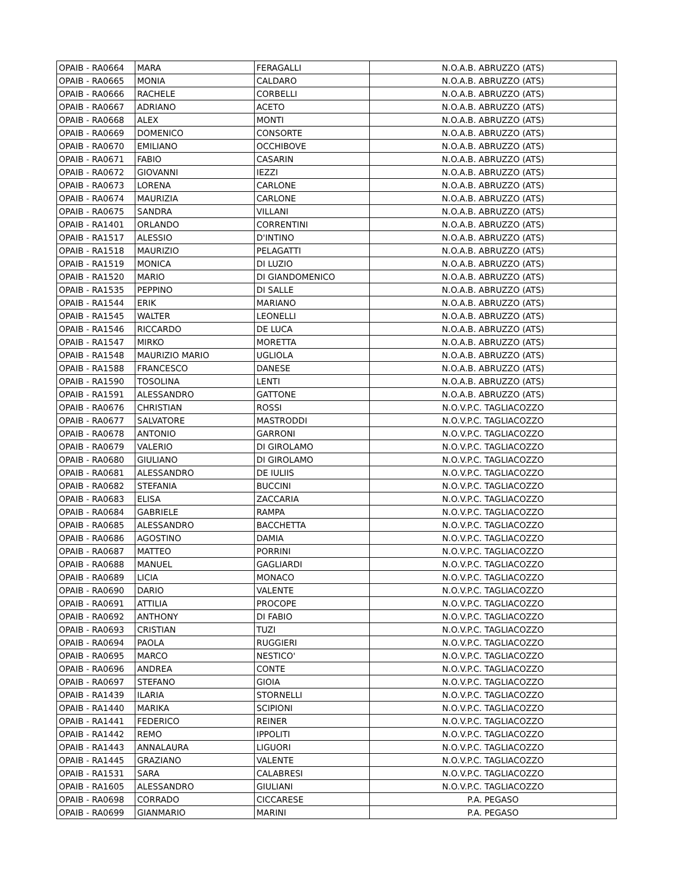| OPAIB - RA0664 | MARA | FERAGALLI | N.O.A.B. ABRUZZO (ATS) |
| OPAIB - RA0665 | MONIA | CALDARO | N.O.A.B. ABRUZZO (ATS) |
| OPAIB - RA0666 | RACHELE | CORBELLI | N.O.A.B. ABRUZZO (ATS) |
| OPAIB - RA0667 | ADRIANO | ACETO | N.O.A.B. ABRUZZO (ATS) |
| OPAIB - RA0668 | ALEX | MONTI | N.O.A.B. ABRUZZO (ATS) |
| OPAIB - RA0669 | DOMENICO | CONSORTE | N.O.A.B. ABRUZZO (ATS) |
| OPAIB - RA0670 | EMILIANO | OCCHIBOVE | N.O.A.B. ABRUZZO (ATS) |
| OPAIB - RA0671 | FABIO | CASARIN | N.O.A.B. ABRUZZO (ATS) |
| OPAIB - RA0672 | GIOVANNI | IEZZI | N.O.A.B. ABRUZZO (ATS) |
| OPAIB - RA0673 | LORENA | CARLONE | N.O.A.B. ABRUZZO (ATS) |
| OPAIB - RA0674 | MAURIZIA | CARLONE | N.O.A.B. ABRUZZO (ATS) |
| OPAIB - RA0675 | SANDRA | VILLANI | N.O.A.B. ABRUZZO (ATS) |
| OPAIB - RA1401 | ORLANDO | CORRENTINI | N.O.A.B. ABRUZZO (ATS) |
| OPAIB - RA1517 | ALESSIO | D'INTINO | N.O.A.B. ABRUZZO (ATS) |
| OPAIB - RA1518 | MAURIZIO | PELAGATTI | N.O.A.B. ABRUZZO (ATS) |
| OPAIB - RA1519 | MONICA | DI LUZIO | N.O.A.B. ABRUZZO (ATS) |
| OPAIB - RA1520 | MARIO | DI GIANDOMENICO | N.O.A.B. ABRUZZO (ATS) |
| OPAIB - RA1535 | PEPPINO | DI SALLE | N.O.A.B. ABRUZZO (ATS) |
| OPAIB - RA1544 | ERIK | MARIANO | N.O.A.B. ABRUZZO (ATS) |
| OPAIB - RA1545 | WALTER | LEONELLI | N.O.A.B. ABRUZZO (ATS) |
| OPAIB - RA1546 | RICCARDO | DE LUCA | N.O.A.B. ABRUZZO (ATS) |
| OPAIB - RA1547 | MIRKO | MORETTA | N.O.A.B. ABRUZZO (ATS) |
| OPAIB - RA1548 | MAURIZIO MARIO | UGLIOLA | N.O.A.B. ABRUZZO (ATS) |
| OPAIB - RA1588 | FRANCESCO | DANESE | N.O.A.B. ABRUZZO (ATS) |
| OPAIB - RA1590 | TOSOLINA | LENTI | N.O.A.B. ABRUZZO (ATS) |
| OPAIB - RA1591 | ALESSANDRO | GATTONE | N.O.A.B. ABRUZZO (ATS) |
| OPAIB - RA0676 | CHRISTIAN | ROSSI | N.O.V.P.C. TAGLIACOZZO |
| OPAIB - RA0677 | SALVATORE | MASTRODDI | N.O.V.P.C. TAGLIACOZZO |
| OPAIB - RA0678 | ANTONIO | GARRONI | N.O.V.P.C. TAGLIACOZZO |
| OPAIB - RA0679 | VALERIO | DI GIROLAMO | N.O.V.P.C. TAGLIACOZZO |
| OPAIB - RA0680 | GIULIANO | DI GIROLAMO | N.O.V.P.C. TAGLIACOZZO |
| OPAIB - RA0681 | ALESSANDRO | DE IULIIS | N.O.V.P.C. TAGLIACOZZO |
| OPAIB - RA0682 | STEFANIA | BUCCINI | N.O.V.P.C. TAGLIACOZZO |
| OPAIB - RA0683 | ELISA | ZACCARIA | N.O.V.P.C. TAGLIACOZZO |
| OPAIB - RA0684 | GABRIELE | RAMPA | N.O.V.P.C. TAGLIACOZZO |
| OPAIB - RA0685 | ALESSANDRO | BACCHETTA | N.O.V.P.C. TAGLIACOZZO |
| OPAIB - RA0686 | AGOSTINO | DAMIA | N.O.V.P.C. TAGLIACOZZO |
| OPAIB - RA0687 | MATTEO | PORRINI | N.O.V.P.C. TAGLIACOZZO |
| OPAIB - RA0688 | MANUEL | GAGLIARDI | N.O.V.P.C. TAGLIACOZZO |
| OPAIB - RA0689 | LICIA | MONACO | N.O.V.P.C. TAGLIACOZZO |
| OPAIB - RA0690 | DARIO | VALENTE | N.O.V.P.C. TAGLIACOZZO |
| OPAIB - RA0691 | ATTILIA | PROCOPE | N.O.V.P.C. TAGLIACOZZO |
| OPAIB - RA0692 | ANTHONY | DI FABIO | N.O.V.P.C. TAGLIACOZZO |
| OPAIB - RA0693 | CRISTIAN | TUZI | N.O.V.P.C. TAGLIACOZZO |
| OPAIB - RA0694 | PAOLA | RUGGIERI | N.O.V.P.C. TAGLIACOZZO |
| OPAIB - RA0695 | MARCO | NESTICO' | N.O.V.P.C. TAGLIACOZZO |
| OPAIB - RA0696 | ANDREA | CONTE | N.O.V.P.C. TAGLIACOZZO |
| OPAIB - RA0697 | STEFANO | GIOIA | N.O.V.P.C. TAGLIACOZZO |
| OPAIB - RA1439 | ILARIA | STORNELLI | N.O.V.P.C. TAGLIACOZZO |
| OPAIB - RA1440 | MARIKA | SCIPIONI | N.O.V.P.C. TAGLIACOZZO |
| OPAIB - RA1441 | FEDERICO | REINER | N.O.V.P.C. TAGLIACOZZO |
| OPAIB - RA1442 | REMO | IPPOLITI | N.O.V.P.C. TAGLIACOZZO |
| OPAIB - RA1443 | ANNALAURA | LIGUORI | N.O.V.P.C. TAGLIACOZZO |
| OPAIB - RA1445 | GRAZIANO | VALENTE | N.O.V.P.C. TAGLIACOZZO |
| OPAIB - RA1531 | SARA | CALABRESI | N.O.V.P.C. TAGLIACOZZO |
| OPAIB - RA1605 | ALESSANDRO | GIULIANI | N.O.V.P.C. TAGLIACOZZO |
| OPAIB - RA0698 | CORRADO | CICCARESE | P.A. PEGASO |
| OPAIB - RA0699 | GIANMARIO | MARINI | P.A. PEGASO |